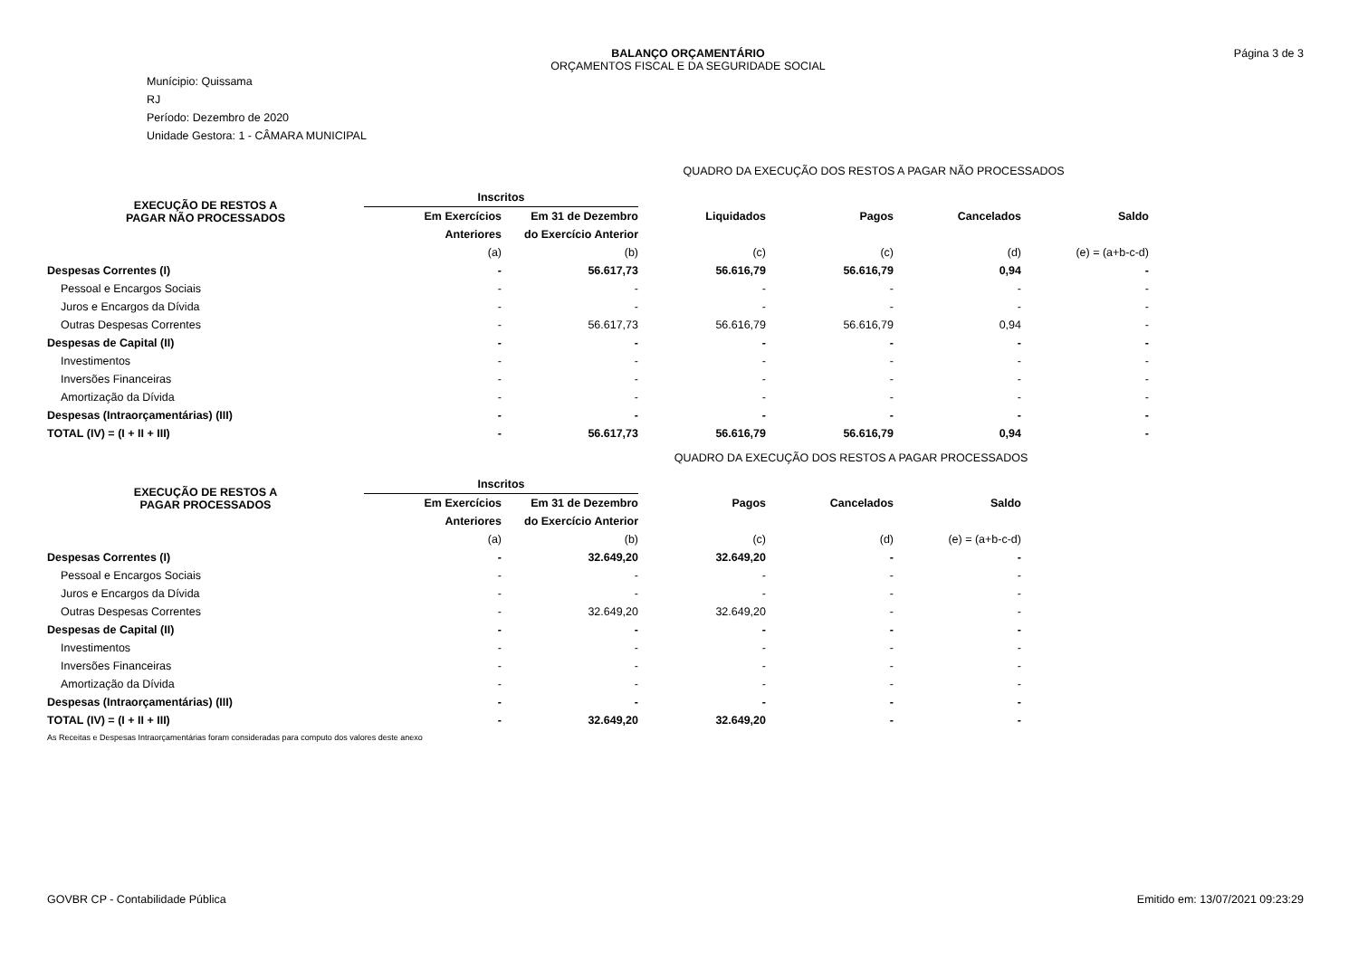BALANÇO ORÇAMENTÁRIO
ORÇAMENTOS FISCAL E DA SEGURIDADE SOCIAL
Página 3 de 3
Munícipio: Quissama
RJ
Período: Dezembro de 2020
Unidade Gestora: 1 - CÂMARA MUNICIPAL
QUADRO DA EXECUÇÃO DOS RESTOS A PAGAR NÃO PROCESSADOS
| EXECUÇÃO DE RESTOS A PAGAR NÃO PROCESSADOS | Inscritos | | | | | |
| | Em Exercícios | Em 31 de Dezembro | Liquidados | Pagos | Cancelados | Saldo |
| | Anteriores | do Exercício Anterior | | | | |
| | (a) | (b) | (c) | (c) | (d) | (e) = (a+b-c-d) |
| Despesas Correntes (I) | - | 56.617,73 | 56.616,79 | 56.616,79 | 0,94 | - |
| Pessoal e Encargos Sociais | - | - | - | - | - | - |
| Juros e Encargos da Dívida | - | - | - | - | - | - |
| Outras Despesas Correntes | - | 56.617,73 | 56.616,79 | 56.616,79 | 0,94 | - |
| Despesas de Capital (II) | - | - | - | - | - | - |
| Investimentos | - | - | - | - | - | - |
| Inversões Financeiras | - | - | - | - | - | - |
| Amortização da Dívida | - | - | - | - | - | - |
| Despesas (Intraorçamentárias) (III) | - | - | - | - | - | - |
| TOTAL (IV) = (I + II + III) | - | 56.617,73 | 56.616,79 | 56.616,79 | 0,94 | - |
QUADRO DA EXECUÇÃO DOS RESTOS A PAGAR PROCESSADOS
| EXECUÇÃO DE RESTOS A PAGAR PROCESSADOS | Inscritos | | | | |
| | Em Exercícios | Em 31 de Dezembro | Pagos | Cancelados | Saldo |
| | Anteriores | do Exercício Anterior | | | |
| | (a) | (b) | (c) | (d) | (e) = (a+b-c-d) |
| Despesas Correntes (I) | - | 32.649,20 | 32.649,20 | - | - |
| Pessoal e Encargos Sociais | - | - | - | - | - |
| Juros e Encargos da Dívida | - | - | - | - | - |
| Outras Despesas Correntes | - | 32.649,20 | 32.649,20 | - | - |
| Despesas de Capital (II) | - | - | - | - | - |
| Investimentos | - | - | - | - | - |
| Inversões Financeiras | - | - | - | - | - |
| Amortização da Dívida | - | - | - | - | - |
| Despesas (Intraorçamentárias) (III) | - | - | - | - | - |
| TOTAL (IV) = (I + II + III) | - | 32.649,20 | 32.649,20 | - | - |
As Receitas e Despesas Intraorçamentárias foram consideradas para computo dos valores deste anexo
GOVBR CP - Contabilidade Pública Emitido em: 13/07/2021 09:23:29